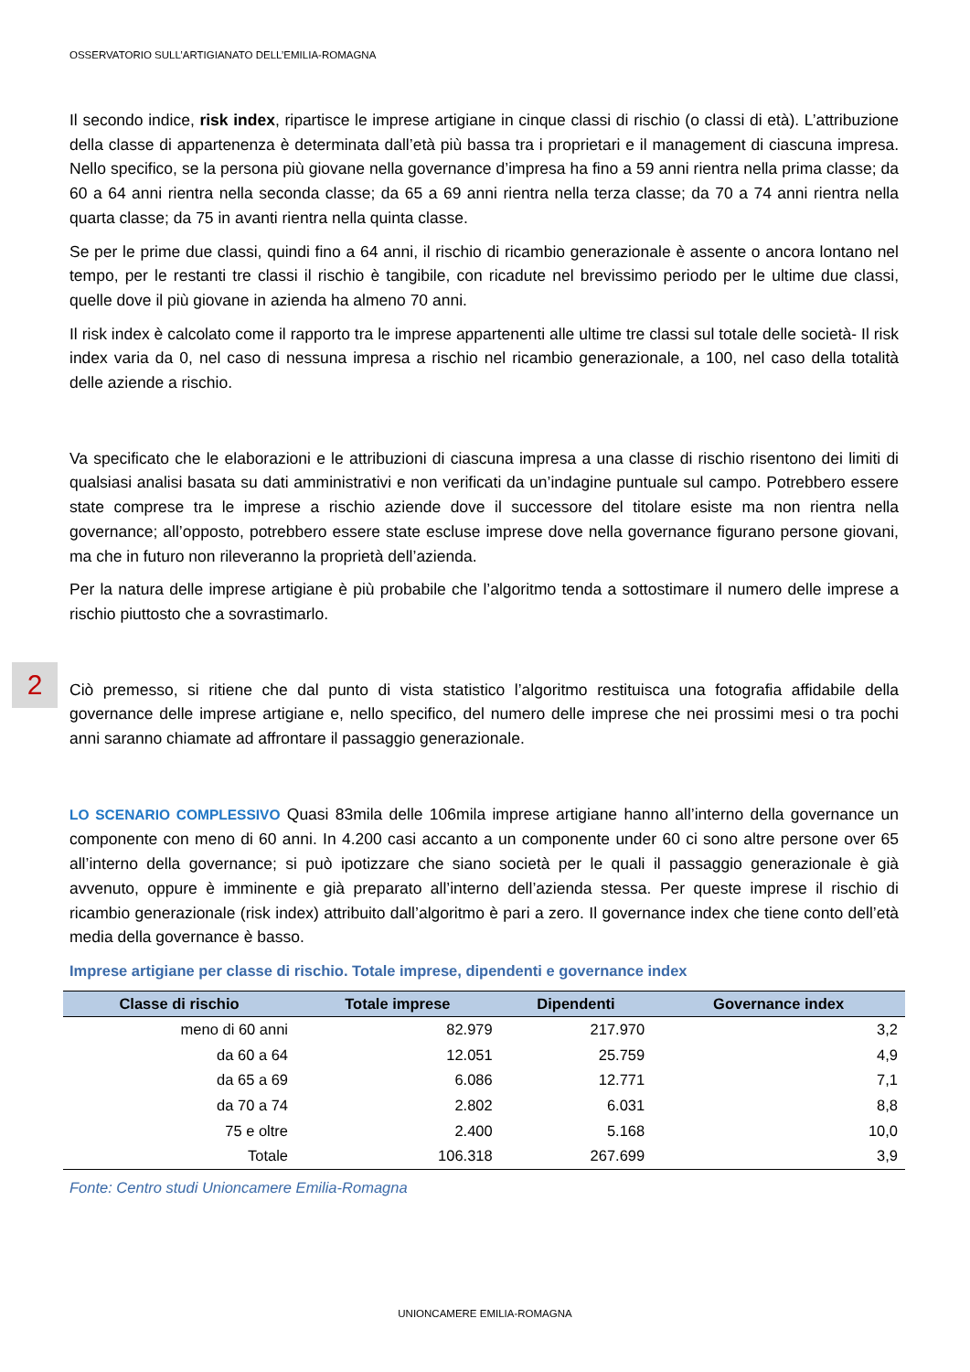OSSERVATORIO SULL’ARTIGIANATO DELL’EMILIA-ROMAGNA
2
Il secondo indice, risk index, ripartisce le imprese artigiane in cinque classi di rischio (o classi di età). L’attribuzione della classe di appartenenza è determinata dall’età più bassa tra i proprietari e il management di ciascuna impresa. Nello specifico, se la persona più giovane nella governance d’impresa ha fino a 59 anni rientra nella prima classe; da 60 a 64 anni rientra nella seconda classe; da 65 a 69 anni rientra nella terza classe; da 70 a 74 anni rientra nella quarta classe; da 75 in avanti rientra nella quinta classe.
Se per le prime due classi, quindi fino a 64 anni, il rischio di ricambio generazionale è assente o ancora lontano nel tempo, per le restanti tre classi il rischio è tangibile, con ricadute nel brevissimo periodo per le ultime due classi, quelle dove il più giovane in azienda ha almeno 70 anni.
Il risk index è calcolato come il rapporto tra le imprese appartenenti alle ultime tre classi sul totale delle società- Il risk index varia da 0, nel caso di nessuna impresa a rischio nel ricambio generazionale, a 100, nel caso della totalità delle aziende a rischio.
Va specificato che le elaborazioni e le attribuzioni di ciascuna impresa a una classe di rischio risentono dei limiti di qualsiasi analisi basata su dati amministrativi e non verificati da un’indagine puntuale sul campo. Potrebbero essere state comprese tra le imprese a rischio aziende dove il successore del titolare esiste ma non rientra nella governance; all’opposto, potrebbero essere state escluse imprese dove nella governance figurano persone giovani, ma che in futuro non rileveranno la proprietà dell’azienda.
Per la natura delle imprese artigiane è più probabile che l’algoritmo tenda a sottostimare il numero delle imprese a rischio piuttosto che a sovrastimarlo.
Ciò premesso, si ritiene che dal punto di vista statistico l’algoritmo restituisca una fotografia affidabile della governance delle imprese artigiane e, nello specifico, del numero delle imprese che nei prossimi mesi o tra pochi anni saranno chiamate ad affrontare il passaggio generazionale.
LO SCENARIO COMPLESSIVO Quasi 83mila delle 106mila imprese artigiane hanno all’interno della governance un componente con meno di 60 anni. In 4.200 casi accanto a un componente under 60 ci sono altre persone over 65 all’interno della governance; si può ipotizzare che siano società per le quali il passaggio generazionale è già avvenuto, oppure è imminente e già preparato all’interno dell’azienda stessa. Per queste imprese il rischio di ricambio generazionale (risk index) attribuito dall’algoritmo è pari a zero. Il governance index che tiene conto dell’età media della governance è basso.
Imprese artigiane per classe di rischio. Totale imprese, dipendenti e governance index
| Classe di rischio | Totale imprese | Dipendenti | Governance index |
| --- | --- | --- | --- |
| meno di 60 anni | 82.979 | 217.970 | 3,2 |
| da 60 a 64 | 12.051 | 25.759 | 4,9 |
| da 65 a 69 | 6.086 | 12.771 | 7,1 |
| da 70 a 74 | 2.802 | 6.031 | 8,8 |
| 75 e oltre | 2.400 | 5.168 | 10,0 |
| Totale | 106.318 | 267.699 | 3,9 |
Fonte: Centro studi Unioncamere Emilia-Romagna
UNIONCAMERE EMILIA-ROMAGNA